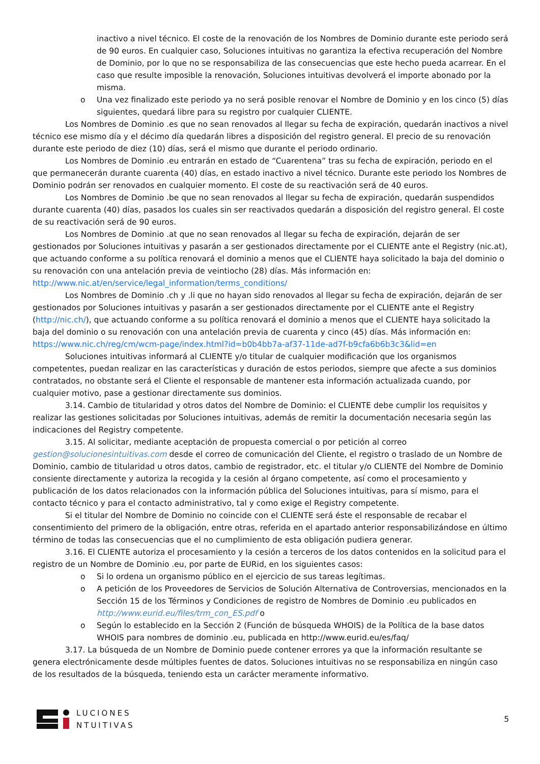inactivo a nivel técnico. El coste de la renovación de los Nombres de Dominio durante este periodo será de 90 euros. En cualquier caso, Soluciones intuitivas no garantiza la efectiva recuperación del Nombre de Dominio, por lo que no se responsabiliza de las consecuencias que este hecho pueda acarrear. En el caso que resulte imposible la renovación, Soluciones intuitivas devolverá el importe abonado por la misma.
o Una vez finalizado este periodo ya no será posible renovar el Nombre de Dominio y en los cinco (5) días siguientes, quedará libre para su registro por cualquier CLIENTE.
Los Nombres de Dominio .es que no sean renovados al llegar su fecha de expiración, quedarán inactivos a nivel técnico ese mismo día y el décimo día quedarán libres a disposición del registro general. El precio de su renovación durante este periodo de diez (10) días, será el mismo que durante el periodo ordinario.
Los Nombres de Dominio .eu entrarán en estado de “Cuarentena” tras su fecha de expiración, periodo en el que permanecerán durante cuarenta (40) días, en estado inactivo a nivel técnico. Durante este periodo los Nombres de Dominio podrán ser renovados en cualquier momento. El coste de su reactivación será de 40 euros.
Los Nombres de Dominio .be que no sean renovados al llegar su fecha de expiración, quedarán suspendidos durante cuarenta (40) días, pasados los cuales sin ser reactivados quedarán a disposición del registro general. El coste de su reactivación será de 90 euros.
Los Nombres de Dominio .at que no sean renovados al llegar su fecha de expiración, dejarán de ser gestionados por Soluciones intuitivas y pasarán a ser gestionados directamente por el CLIENTE ante el Registry (nic.at), que actuando conforme a su política renovará el dominio a menos que el CLIENTE haya solicitado la baja del dominio o su renovación con una antelación previa de veintiocho (28) días. Más información en: http://www.nic.at/en/service/legal_information/terms_conditions/
Los Nombres de Dominio .ch y .li que no hayan sido renovados al llegar su fecha de expiración, dejarán de ser gestionados por Soluciones intuitivas y pasarán a ser gestionados directamente por el CLIENTE ante el Registry (http://nic.ch/), que actuando conforme a su política renovará el dominio a menos que el CLIENTE haya solicitado la baja del dominio o su renovación con una antelación previa de cuarenta y cinco (45) días. Más información en: https://www.nic.ch/reg/cm/wcm-page/index.html?id=b0b4bb7a-af37-11de-ad7f-b9cfa6b6b3c3&lid=en
Soluciones intuitivas informará al CLIENTE y/o titular de cualquier modificación que los organismos competentes, puedan realizar en las características y duración de estos periodos, siempre que afecte a sus dominios contratados, no obstante será el Cliente el responsable de mantener esta información actualizada cuando, por cualquier motivo, pase a gestionar directamente sus dominios.
3.14. Cambio de titularidad y otros datos del Nombre de Dominio: el CLIENTE debe cumplir los requisitos y realizar las gestiones solicitadas por Soluciones intuitivas, además de remitir la documentación necesaria según las indicaciones del Registry competente.
3.15. Al solicitar, mediante aceptación de propuesta comercial o por petición al correo gestion@solucionesintuitivas.com desde el correo de comunicación del Cliente, el registro o traslado de un Nombre de Dominio, cambio de titularidad u otros datos, cambio de registrador, etc. el titular y/o CLIENTE del Nombre de Dominio consiente directamente y autoriza la recogida y la cesión al órgano competente, así como el procesamiento y publicación de los datos relacionados con la información pública del Soluciones intuitivas, para sí mismo, para el contacto técnico y para el contacto administrativo, tal y como exige el Registry competente.
Si el titular del Nombre de Dominio no coincide con el CLIENTE será éste el responsable de recabar el consentimiento del primero de la obligación, entre otras, referida en el apartado anterior responsabilizándose en último término de todas las consecuencias que el no cumplimiento de esta obligación pudiera generar.
3.16. El CLIENTE autoriza el procesamiento y la cesión a terceros de los datos contenidos en la solicitud para el registro de un Nombre de Dominio .eu, por parte de EURid, en los siguientes casos:
o Si lo ordena un organismo público en el ejercicio de sus tareas legítimas.
o A petición de los Proveedores de Servicios de Solución Alternativa de Controversias, mencionados en la Sección 15 de los Términos y Condiciones de registro de Nombres de Dominio .eu publicados en http://www.eurid.eu/files/trm_con_ES.pdf o
o Según lo establecido en la Sección 2 (Función de búsqueda WHOIS) de la Política de la base datos WHOIS para nombres de dominio .eu, publicada en http://www.eurid.eu/es/faq/
3.17. La búsqueda de un Nombre de Dominio puede contener errores ya que la información resultante se genera electrónicamente desde múltiples fuentes de datos. Soluciones intuitivas no se responsabiliza en ningún caso de los resultados de la búsqueda, teniendo esta un carácter meramente informativo.
LUCIONES
NTUITIVAS
5